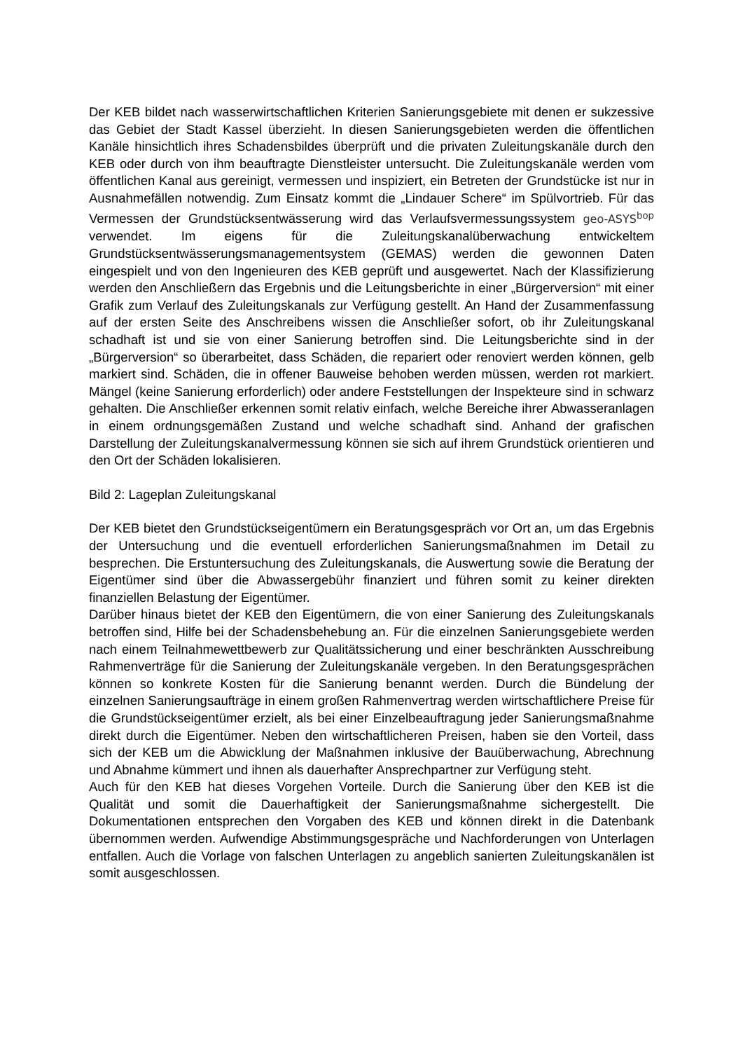Der KEB bildet nach wasserwirtschaftlichen Kriterien Sanierungsgebiete mit denen er sukzessive das Gebiet der Stadt Kassel überzieht. In diesen Sanierungsgebieten werden die öffentlichen Kanäle hinsichtlich ihres Schadensbildes überprüft und die privaten Zuleitungskanäle durch den KEB oder durch von ihm beauftragte Dienstleister untersucht. Die Zuleitungskanäle werden vom öffentlichen Kanal aus gereinigt, vermessen und inspiziert, ein Betreten der Grundstücke ist nur in Ausnahmefällen notwendig. Zum Einsatz kommt die „Lindauer Schere“ im Spülvortrieb. Für das Vermessen der Grundstücksentwässerung wird das Verlaufsvermessungssystem geo-ASYS<sup>bop</sup> verwendet. Im eigens für die Zuleitungskanalüberwachung entwickeltem Grundstücksentwässerungsmanagementsystem (GEMAS) werden die gewonnen Daten eingespielt und von den Ingenieuren des KEB geprüft und ausgewertet. Nach der Klassifizierung werden den Anschließern das Ergebnis und die Leitungsberichte in einer „Bürgerversion“ mit einer Grafik zum Verlauf des Zuleitungskanals zur Verfügung gestellt. An Hand der Zusammenfassung auf der ersten Seite des Anschreibens wissen die Anschließer sofort, ob ihr Zuleitungskanal schadhaft ist und sie von einer Sanierung betroffen sind. Die Leitungsberichte sind in der „Bürgerversion“ so überarbeitet, dass Schäden, die repariert oder renoviert werden können, gelb markiert sind. Schäden, die in offener Bauweise behoben werden müssen, werden rot markiert. Mängel (keine Sanierung erforderlich) oder andere Feststellungen der Inspekteure sind in schwarz gehalten. Die Anschließer erkennen somit relativ einfach, welche Bereiche ihrer Abwasseranlagen in einem ordnungsgemäßen Zustand und welche schadhaft sind. Anhand der grafischen Darstellung der Zuleitungskanalvermessung können sie sich auf ihrem Grundstück orientieren und den Ort der Schäden lokalisieren.
Bild 2: Lageplan Zuleitungskanal
Der KEB bietet den Grundstückseigentümern ein Beratungsgespräch vor Ort an, um das Ergebnis der Untersuchung und die eventuell erforderlichen Sanierungsmaßnahmen im Detail zu besprechen. Die Erstuntersuchung des Zuleitungskanals, die Auswertung sowie die Beratung der Eigentümer sind über die Abwassergebühr finanziert und führen somit zu keiner direkten finanziellen Belastung der Eigentümer.
Darüber hinaus bietet der KEB den Eigentümern, die von einer Sanierung des Zuleitungskanals betroffen sind, Hilfe bei der Schadensbehebung an. Für die einzelnen Sanierungsgebiete werden nach einem Teilnahmewettbewerb zur Qualitätssicherung und einer beschränkten Ausschreibung Rahmenverträge für die Sanierung der Zuleitungskanäle vergeben. In den Beratungsgesprächen können so konkrete Kosten für die Sanierung benannt werden. Durch die Bündelung der einzelnen Sanierungsaufträge in einem großen Rahmenvertrag werden wirtschaftlichere Preise für die Grundstückseigentümer erzielt, als bei einer Einzelbeauftragung jeder Sanierungsmaßnahme direkt durch die Eigentümer. Neben den wirtschaftlicheren Preisen, haben sie den Vorteil, dass sich der KEB um die Abwicklung der Maßnahmen inklusive der Bauüberwachung, Abrechnung und Abnahme kümmert und ihnen als dauerhafter Ansprechpartner zur Verfügung steht.
Auch für den KEB hat dieses Vorgehen Vorteile. Durch die Sanierung über den KEB ist die Qualität und somit die Dauerhaftigkeit der Sanierungsmaßnahme sichergestellt. Die Dokumentationen entsprechen den Vorgaben des KEB und können direkt in die Datenbank übernommen werden. Aufwendige Abstimmungsgespräche und Nachforderungen von Unterlagen entfallen. Auch die Vorlage von falschen Unterlagen zu angeblich sanierten Zuleitungskanälen ist somit ausgeschlossen.